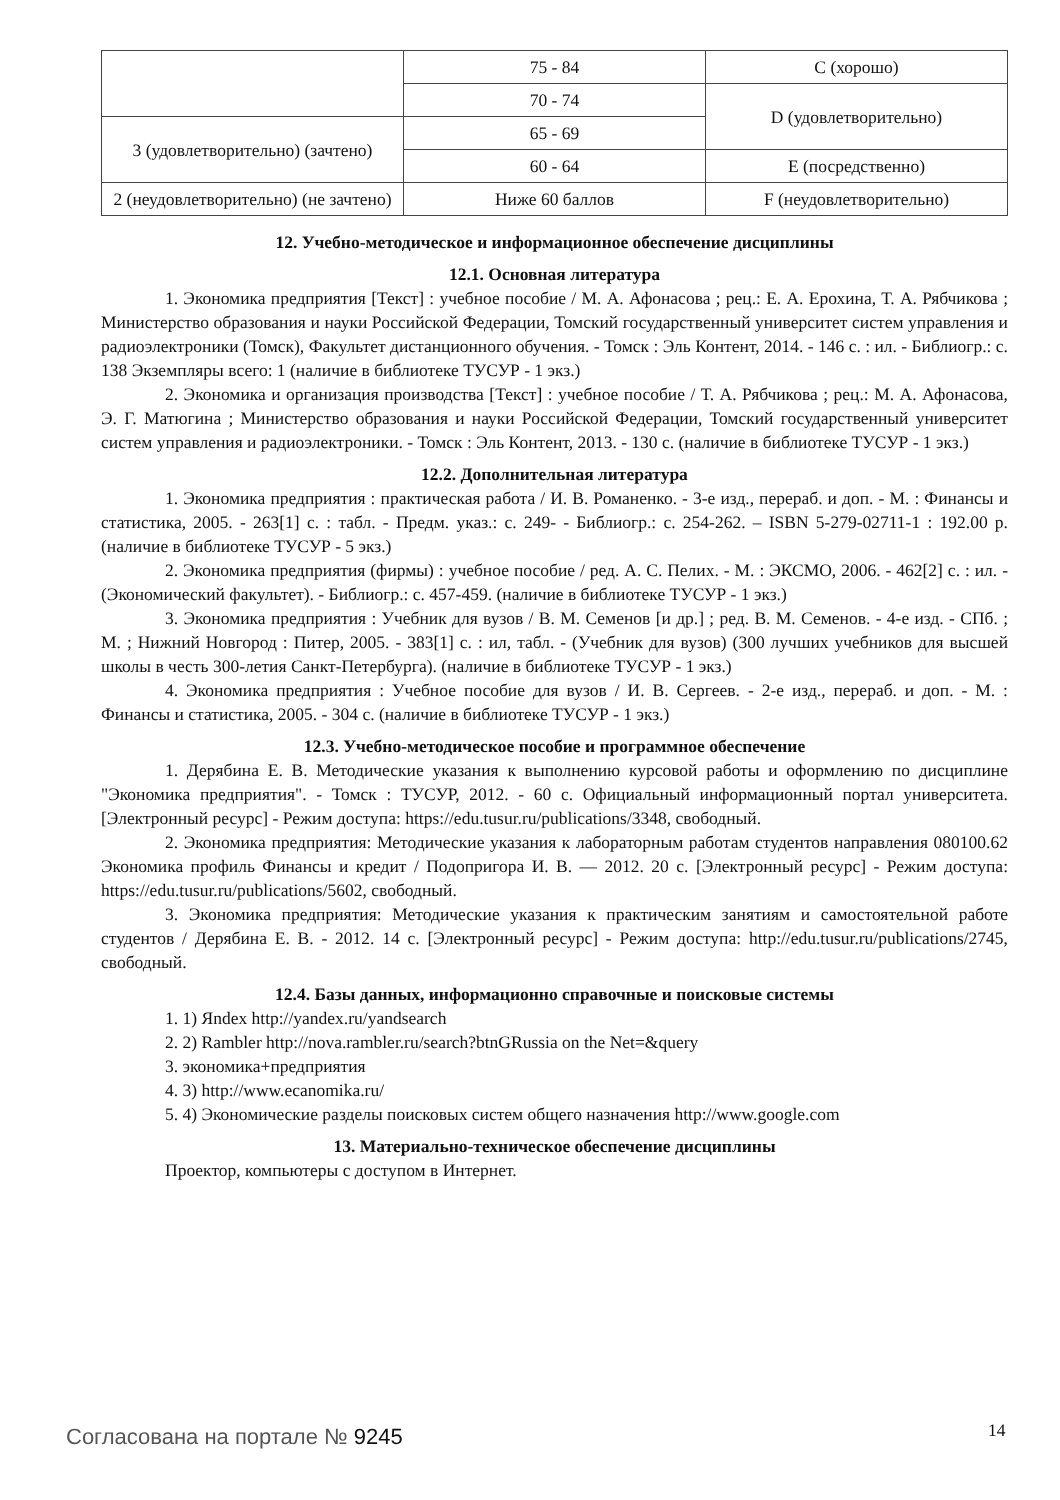| | 75 - 84 | C (хорошо) |
| | 70 - 74 | D (удовлетворительно) |
| 3 (удовлетворительно) (зачтено) | 65 - 69 | |
| | 60 - 64 | E (посредственно) |
| 2 (неудовлетворительно) (не зачтено) | Ниже 60 баллов | F (неудовлетворительно) |
12. Учебно-методическое и информационное обеспечение дисциплины
12.1. Основная литература
1. Экономика предприятия [Текст] : учебное пособие / М. А. Афонасова ; рец.: Е. А. Ерохина, Т. А. Рябчикова ; Министерство образования и науки Российской Федерации, Томский государственный университет систем управления и радиоэлектроники (Томск), Факультет дистанционного обучения. - Томск : Эль Контент, 2014. - 146 с. : ил. - Библиогр.: с. 138 Экземпляры всего: 1 (наличие в библиотеке ТУСУР - 1 экз.)
2. Экономика и организация производства [Текст] : учебное пособие / Т. А. Рябчикова ; рец.: М. А. Афонасова, Э. Г. Матюгина ; Министерство образования и науки Российской Федерации, Томский государственный университет систем управления и радиоэлектроники. - Томск : Эль Контент, 2013. - 130 с. (наличие в библиотеке ТУСУР - 1 экз.)
12.2. Дополнительная литература
1. Экономика предприятия : практическая работа / И. В. Романенко. - 3-е изд., перераб. и доп. - М. : Финансы и статистика, 2005. - 263[1] с. : табл. - Предм. указ.: с. 249- - Библиогр.: с. 254-262. – ISBN 5-279-02711-1 : 192.00 р. (наличие в библиотеке ТУСУР - 5 экз.)
2. Экономика предприятия (фирмы) : учебное пособие / ред. А. С. Пелих. - М. : ЭКСМО, 2006. - 462[2] с. : ил. - (Экономический факультет). - Библиогр.: с. 457-459. (наличие в библиотеке ТУСУР - 1 экз.)
3. Экономика предприятия : Учебник для вузов / В. М. Семенов [и др.] ; ред. В. М. Семенов. - 4-е изд. - СПб. ; М. ; Нижний Новгород : Питер, 2005. - 383[1] с. : ил, табл. - (Учебник для вузов) (300 лучших учебников для высшей школы в честь 300-летия Санкт-Петербурга). (наличие в библиотеке ТУСУР - 1 экз.)
4. Экономика предприятия : Учебное пособие для вузов / И. В. Сергеев. - 2-е изд., перераб. и доп. - М. : Финансы и статистика, 2005. - 304 с. (наличие в библиотеке ТУСУР - 1 экз.)
12.3. Учебно-методическое пособие и программное обеспечение
1. Дерябина Е. В. Методические указания к выполнению курсовой работы и оформлению по дисциплине "Экономика предприятия". - Томск : ТУСУР, 2012. - 60 с. Официальный информационный портал университета. [Электронный ресурс] - Режим доступа: https://edu.tusur.ru/publications/3348, свободный.
2. Экономика предприятия: Методические указания к лабораторным работам студентов направления 080100.62 Экономика профиль Финансы и кредит / Подопригора И. В. — 2012. 20 с. [Электронный ресурс] - Режим доступа: https://edu.tusur.ru/publications/5602, свободный.
3. Экономика предприятия: Методические указания к практическим занятиям и самостоятельной работе студентов / Дерябина Е. В. - 2012. 14 с. [Электронный ресурс] - Режим доступа: http://edu.tusur.ru/publications/2745, свободный.
12.4. Базы данных, информационно справочные и поисковые системы
1. 1) Яndex http://yandex.ru/yandsearch
2. 2) Rambler http://nova.rambler.ru/search?btnGRussia on the Net=&query
3. экономика+предприятия
4. 3) http://www.ecanomika.ru/
5. 4) Экономические разделы поисковых систем общего назначения http://www.google.com
13. Материально-техническое обеспечение дисциплины
Проектор, компьютеры с доступом в Интернет.
Согласована на портале № 9245 14